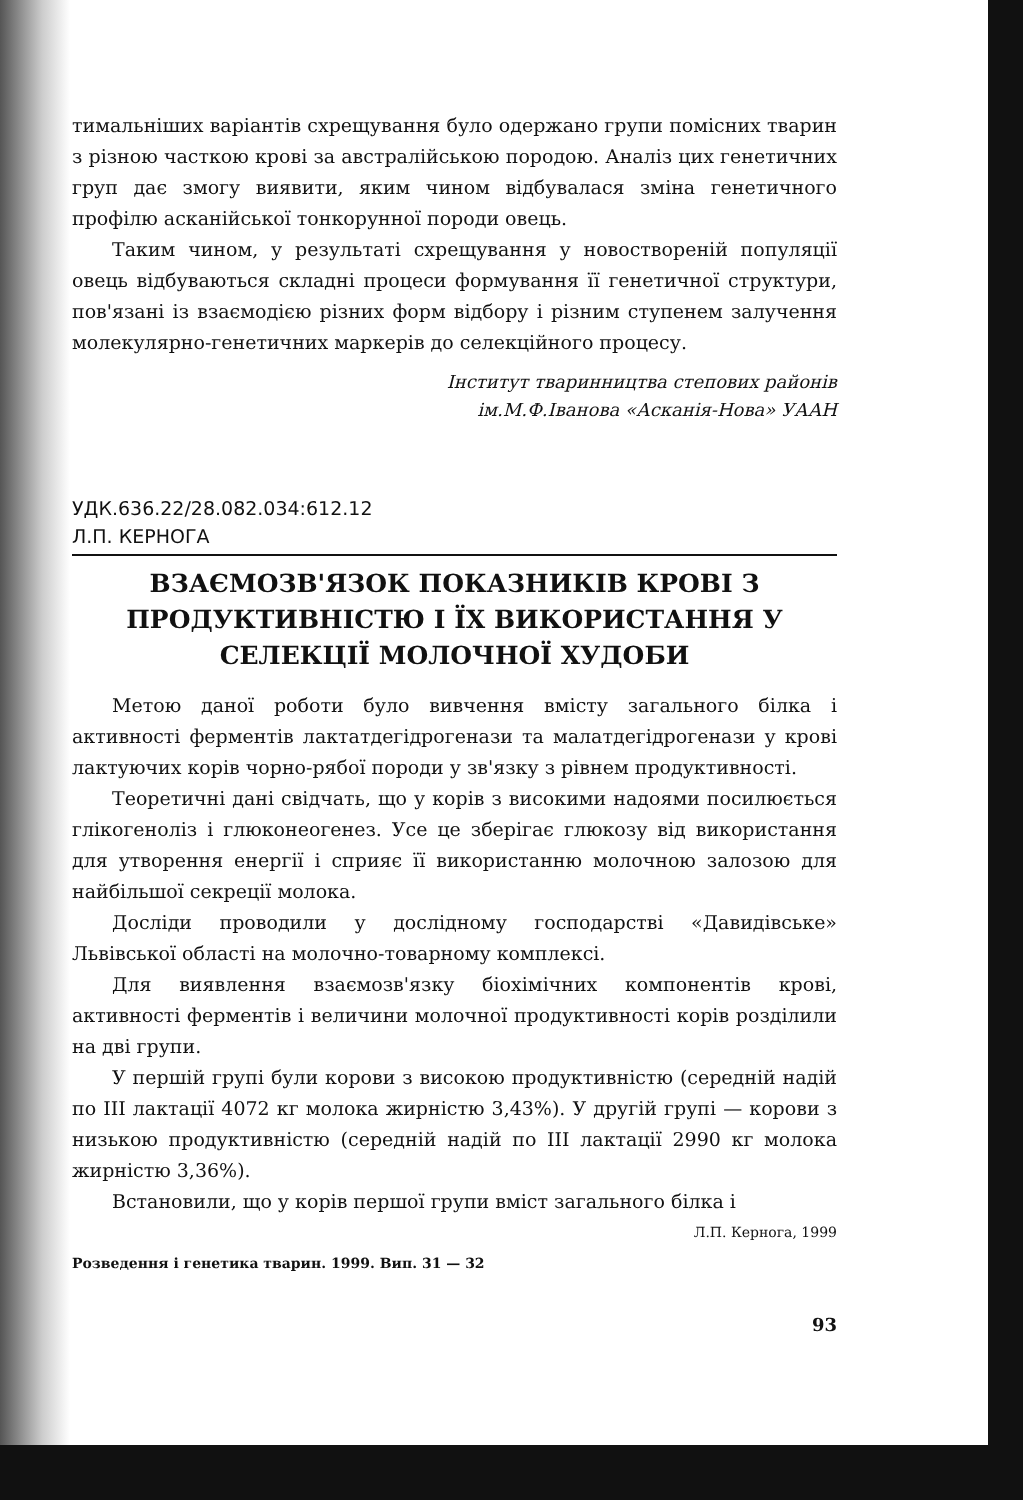тимальніших варіантів схрещування було одержано групи помісних тварин з різною часткою крові за австралійською породою. Аналіз цих генетичних груп дає змогу виявити, яким чином відбувалася зміна генетичного профілю асканійської тонкорунної породи овець.
Таким чином, у результаті схрещування у новоствореній популяції овець відбуваються складні процеси формування її генетичної структури, пов'язані із взаємодією різних форм відбору і різним ступенем залучення молекулярно-генетичних маркерів до селекційного процесу.
Інститут тваринництва степових районів
ім.М.Ф.Іванова «Асканія-Нова» УААН
УДК.636.22/28.082.034:612.12
Л.П. КЕРНОГА
ВЗАЄМОЗВ'ЯЗОК ПОКАЗНИКІВ КРОВІ З ПРОДУКТИВНІСТЮ І ЇХ ВИКОРИСТАННЯ У СЕЛЕКЦІЇ МОЛОЧНОЇ ХУДОБИ
Метою даної роботи було вивчення вмісту загального білка і активності ферментів лактатдегідрогенази та малатдегідрогенази у крові лактуючих корів чорно-рябої породи у зв'язку з рівнем продуктивності.
Теоретичні дані свідчать, що у корів з високими надоями посилюється глікогеноліз і глюконеогенез. Усе це зберігає глюкозу від використання для утворення енергії і сприяє її використанню молочною залозою для найбільшої секреції молока.
Досліди проводили у дослідному господарстві «Давидівське» Львівської області на молочно-товарному комплексі.
Для виявлення взаємозв'язку біохімічних компонентів крові, активності ферментів і величини молочної продуктивності корів розділили на дві групи.
У першій групі були корови з високою продуктивністю (середній надій по III лактації 4072 кг молока жирністю 3,43%). У другій групі — корови з низькою продуктивністю (середній надій по III лактації 2990 кг молока жирністю 3,36%).
Встановили, що у корів першої групи вміст загального білка і
Л.П. Кернога, 1999
Розведення і генетика тварин. 1999. Вип. 31 — 32
93